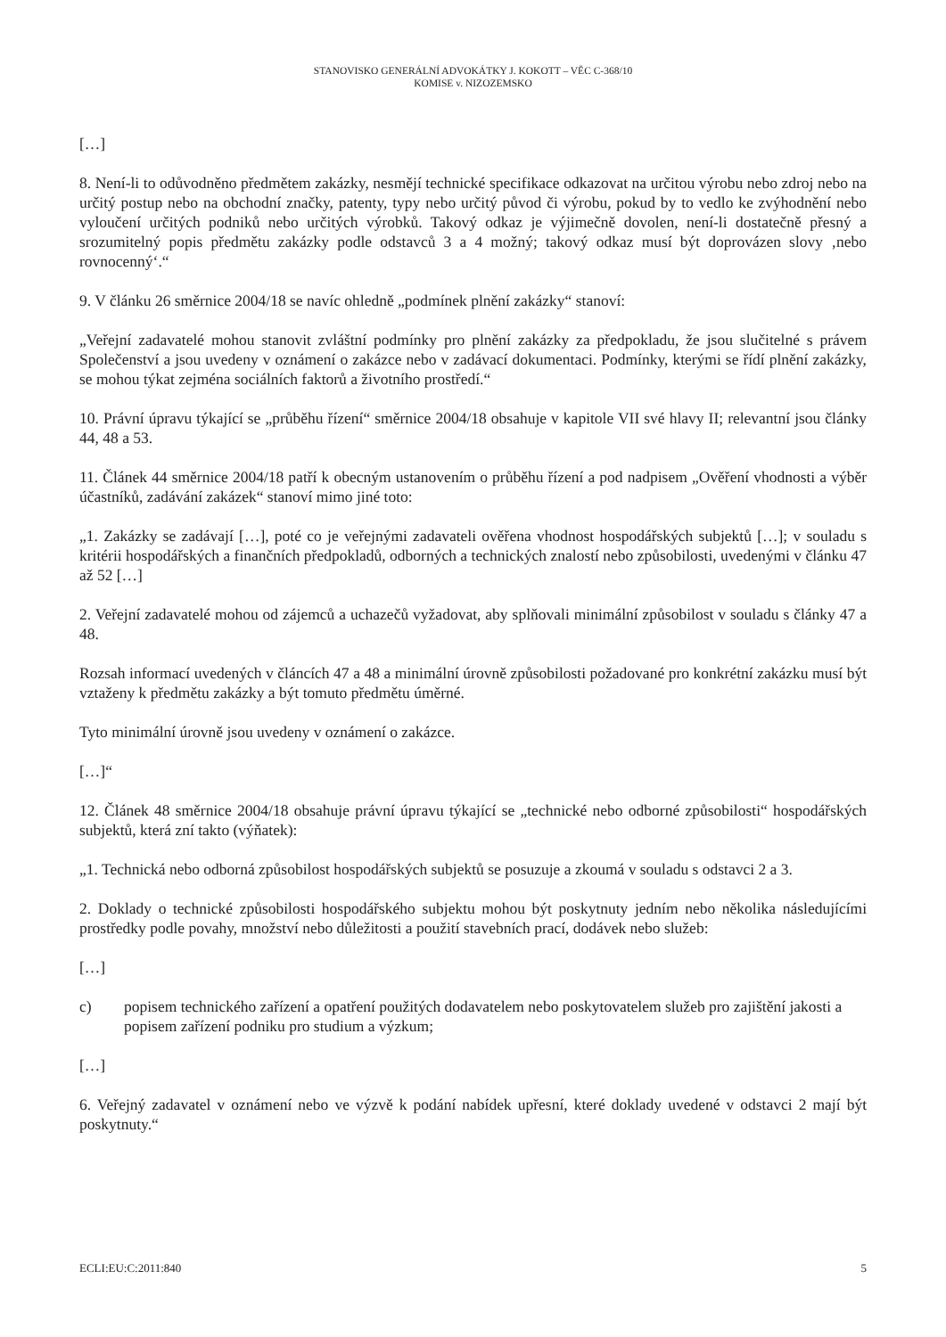STANOVISKO GENERÁLNÍ ADVOKÁTKY J. KOKOTT – VĚC C-368/10
KOMISE v. NIZOZEMSKO
[…]
8. Není-li to odůvodněno předmětem zakázky, nesmějí technické specifikace odkazovat na určitou výrobu nebo zdroj nebo na určitý postup nebo na obchodní značky, patenty, typy nebo určitý původ či výrobu, pokud by to vedlo ke zvýhodnění nebo vyloučení určitých podniků nebo určitých výrobků. Takový odkaz je výjimečně dovolen, není-li dostatečně přesný a srozumitelný popis předmětu zakázky podle odstavců 3 a 4 možný; takový odkaz musí být doprovázen slovy ‚nebo rovnocenný‘.“
9. V článku 26 směrnice 2004/18 se navíc ohledně „podmínek plnění zakázky“ stanoví:
„Veřejní zadavatelé mohou stanovit zvláštní podmínky pro plnění zakázky za předpokladu, že jsou slučitelné s právem Společenství a jsou uvedeny v oznámení o zakázce nebo v zadávací dokumentaci. Podmínky, kterými se řídí plnění zakázky, se mohou týkat zejména sociálních faktorů a životního prostředí.“
10. Právní úpravu týkající se „průběhu řízení“ směrnice 2004/18 obsahuje v kapitole VII své hlavy II; relevantní jsou články 44, 48 a 53.
11. Článek 44 směrnice 2004/18 patří k obecným ustanovením o průběhu řízení a pod nadpisem „Ověření vhodnosti a výběr účastníků, zadávání zakázek“ stanoví mimo jiné toto:
„1. Zakázky se zadávají […], poté co je veřejnými zadavateli ověřena vhodnost hospodářských subjektů […]; v souladu s kritérii hospodářských a finančních předpokladů, odborných a technických znalostí nebo způsobilosti, uvedenými v článku 47 až 52 […]
2. Veřejní zadavatelé mohou od zájemců a uchazečů vyžadovat, aby splňovali minimální způsobilost v souladu s články 47 a 48.
Rozsah informací uvedených v článcích 47 a 48 a minimální úrovně způsobilosti požadované pro konkrétní zakázku musí být vztaženy k předmětu zakázky a být tomuto předmětu úměrné.
Tyto minimální úrovně jsou uvedeny v oznámení o zakázce.
[…]“
12. Článek 48 směrnice 2004/18 obsahuje právní úpravu týkající se „technické nebo odborné způsobilosti“ hospodářských subjektů, která zní takto (výňatek):
„1. Technická nebo odborná způsobilost hospodářských subjektů se posuzuje a zkoumá v souladu s odstavci 2 a 3.
2. Doklady o technické způsobilosti hospodářského subjektu mohou být poskytnuty jedním nebo několika následujícími prostředky podle povahy, množství nebo důležitosti a použití stavebních prací, dodávek nebo služeb:
[…]
c) popisem technického zařízení a opatření použitých dodavatelem nebo poskytovatelem služeb pro zajištění jakosti a popisem zařízení podniku pro studium a výzkum;
[…]
6. Veřejný zadavatel v oznámení nebo ve výzvě k podání nabídek upřesní, které doklady uvedené v odstavci 2 mají být poskytnuty.“
ECLI:EU:C:2011:840 5